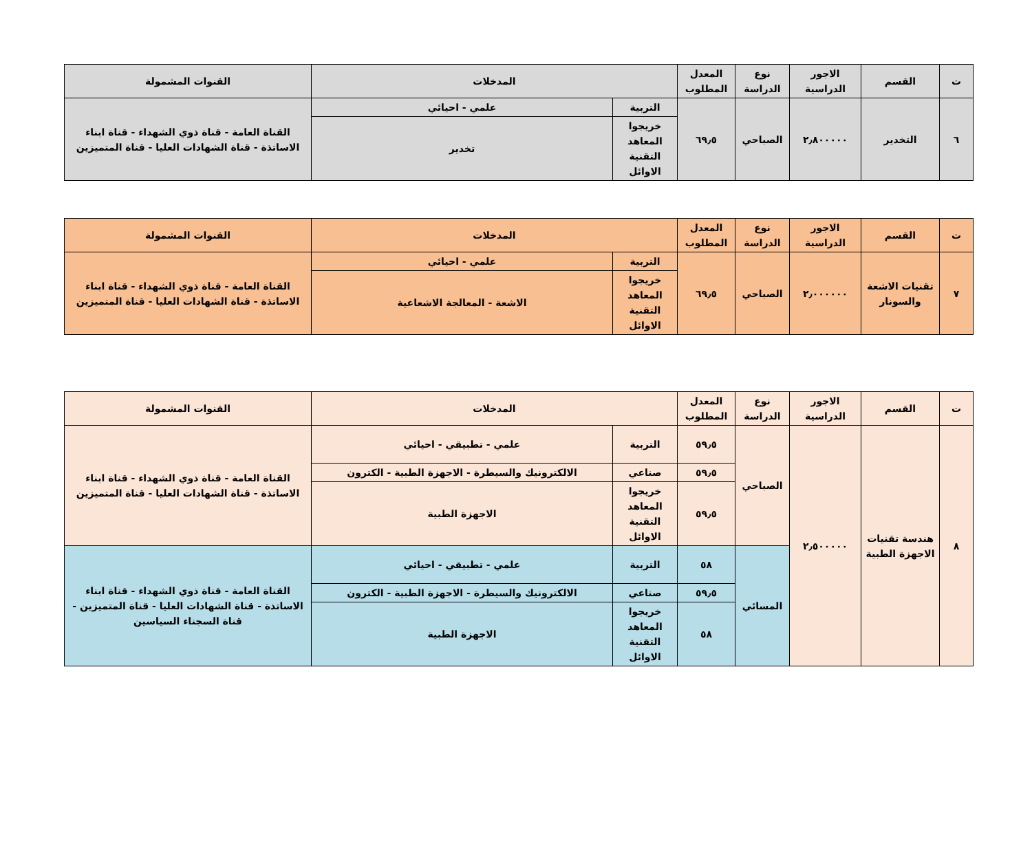| ت | القسم | الاجور الدراسية | نوع الدراسة | المعدل المطلوب | المدخلات | | القنوات المشمولة |
| --- | --- | --- | --- | --- | --- | --- | --- |
| ٦ | التخدير | ٢٫٨٠٠٠٠٠ | الصباحي | ٦٩٫٥ | التربية | علمي - احيائي | القناة العامة - قناة ذوي الشهداء - قناة ابناء الاساتذة - قناة الشهادات العليا - قناة المتميزين |
| | | | | | خريجوا المعاهد التقنية الاوائل | تخدير | |
| ت | القسم | الاجور الدراسية | نوع الدراسة | المعدل المطلوب | المدخلات | | القنوات المشمولة |
| --- | --- | --- | --- | --- | --- | --- | --- |
| ٧ | تقنيات الاشعة والسونار | ٢٫٠٠٠٠٠٠ | الصباحي | ٦٩٫٥ | التربية | علمي - احيائي | القناة العامة - قناة ذوي الشهداء - قناة ابناء الاساتذة - قناة الشهادات العليا - قناة المتميزين |
| | | | | | خريجوا المعاهد التقنية الاوائل | الاشعة - المعالجة الاشعاعية | |
| ت | القسم | الاجور الدراسية | نوع الدراسة | المعدل المطلوب | المدخلات | | القنوات المشمولة |
| --- | --- | --- | --- | --- | --- | --- | --- |
| ٨ | هندسة تقنيات الاجهزة الطبية | ٢٫٥٠٠٠٠٠ | الصباحي | ٥٩٫٥ | التربية | علمي - تطبيقي - احيائي | القناة العامة - قناة ذوي الشهداء - قناة ابناء الاساتذة - قناة الشهادات العليا - قناة المتميزين |
| | | | | ٥٩٫٥ | صناعي | الالكترونيك والسيطرة - الاجهزة الطبية - الكترون | |
| | | | | ٥٩٫٥ | خريجوا المعاهد التقنية الاوائل | الاجهزة الطبية | |
| | | | المسائي | ٥٨ | التربية | علمي - تطبيقي - احيائي | القناة العامة - قناة ذوي الشهداء - قناة ابناء الاساتذة - قناة الشهادات العليا - قناة المتميزين - قناة السجناء السياسين |
| | | | | ٥٩٫٥ | صناعي | الالكترونيك والسيطرة - الاجهزة الطبية - الكترون | |
| | | | | ٥٨ | خريجوا المعاهد التقنية الاوائل | الاجهزة الطبية | |